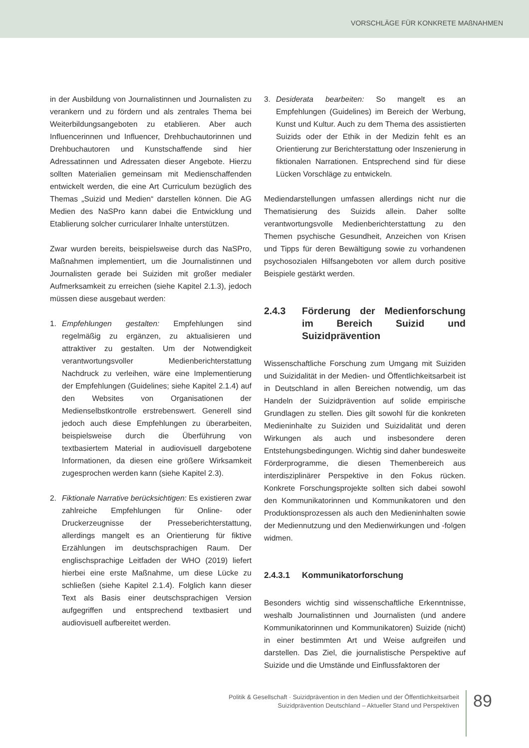VORSCHLÄGE FÜR KONKRETE MAßNAHMEN
in der Ausbildung von Journalistinnen und Journalisten zu verankern und zu fördern und als zentrales Thema bei Weiterbildungsangeboten zu etablieren. Aber auch Influencerinnen und Influencer, Drehbuchautorinnen und Drehbuchautoren und Kunstschaffende sind hier Adressatinnen und Adressaten dieser Angebote. Hierzu sollten Materialien gemeinsam mit Medienschaffenden entwickelt werden, die eine Art Curriculum bezüglich des Themas „Suizid und Medien“ darstellen können. Die AG Medien des NaSPro kann dabei die Entwicklung und Etablierung solcher curricularer Inhalte unterstützen.
Zwar wurden bereits, beispielsweise durch das NaSPro, Maßnahmen implementiert, um die Journalistinnen und Journalisten gerade bei Suiziden mit großer medialer Aufmerksamkeit zu erreichen (siehe Kapitel 2.1.3), jedoch müssen diese ausgebaut werden:
1. Empfehlungen gestalten: Empfehlungen sind regelmäßig zu ergänzen, zu aktualisieren und attraktiver zu gestalten. Um der Notwendigkeit verantwortungsvoller Medienberichterstattung Nachdruck zu verleihen, wäre eine Implementierung der Empfehlungen (Guidelines; siehe Kapitel 2.1.4) auf den Websites von Organisationen der Medienselbstkontrolle erstrebenswert. Generell sind jedoch auch diese Empfehlungen zu überarbeiten, beispielsweise durch die Überführung von textbasiertem Material in audiovisuell dargebotene Informationen, da diesen eine größere Wirksamkeit zugesprochen werden kann (siehe Kapitel 2.3).
2. Fiktionale Narrative berücksichtigen: Es existieren zwar zahlreiche Empfehlungen für Online- oder Druckerzeugnisse der Presseberichterstattung, allerdings mangelt es an Orientierung für fiktive Erzählungen im deutschsprachigen Raum. Der englischsprachige Leitfaden der WHO (2019) liefert hierbei eine erste Maßnahme, um diese Lücke zu schließen (siehe Kapitel 2.1.4). Folglich kann dieser Text als Basis einer deutschsprachigen Version aufgegriffen und entsprechend textbasiert und audiovisuell aufbereitet werden.
3. Desiderata bearbeiten: So mangelt es an Empfehlungen (Guidelines) im Bereich der Werbung, Kunst und Kultur. Auch zu dem Thema des assistierten Suizids oder der Ethik in der Medizin fehlt es an Orientierung zur Berichterstattung oder Inszenierung in fiktionalen Narrationen. Entsprechend sind für diese Lücken Vorschläge zu entwickeln.
Mediendarstellungen umfassen allerdings nicht nur die Thematisierung des Suizids allein. Daher sollte verantwortungsvolle Medienberichterstattung zu den Themen psychische Gesundheit, Anzeichen von Krisen und Tipps für deren Bewältigung sowie zu vorhandenen psychosozialen Hilfsangeboten vor allem durch positive Beispiele gestärkt werden.
2.4.3 Förderung der Medienforschung im Bereich Suizid und Suizidprävention
Wissenschaftliche Forschung zum Umgang mit Suiziden und Suizidalität in der Medien- und Öffentlichkeitsarbeit ist in Deutschland in allen Bereichen notwendig, um das Handeln der Suizidprävention auf solide empirische Grundlagen zu stellen. Dies gilt sowohl für die konkreten Medieninhalte zu Suiziden und Suizidalität und deren Wirkungen als auch und insbesondere deren Entstehungsbedingungen. Wichtig sind daher bundesweite Förderprogramme, die diesen Themenbereich aus interdisziplinärer Perspektive in den Fokus rücken. Konkrete Forschungsprojekte sollten sich dabei sowohl den Kommunikatorinnen und Kommunikatoren und den Produktionsprozessen als auch den Medieninhalten sowie der Mediennutzung und den Medienwirkungen und -folgen widmen.
2.4.3.1 Kommunikatorforschung
Besonders wichtig sind wissenschaftliche Erkenntnisse, weshalb Journalistinnen und Journalisten (und andere Kommunikatorinnen und Kommunikatoren) Suizide (nicht) in einer bestimmten Art und Weise aufgreifen und darstellen. Das Ziel, die journalistische Perspektive auf Suizide und die Umstände und Einflussfaktoren der
Politik & Gesellschaft · Suizidprävention in den Medien und der Öffentlichkeitsarbeit
Suizidprävention Deutschland – Aktueller Stand und Perspektiven
89